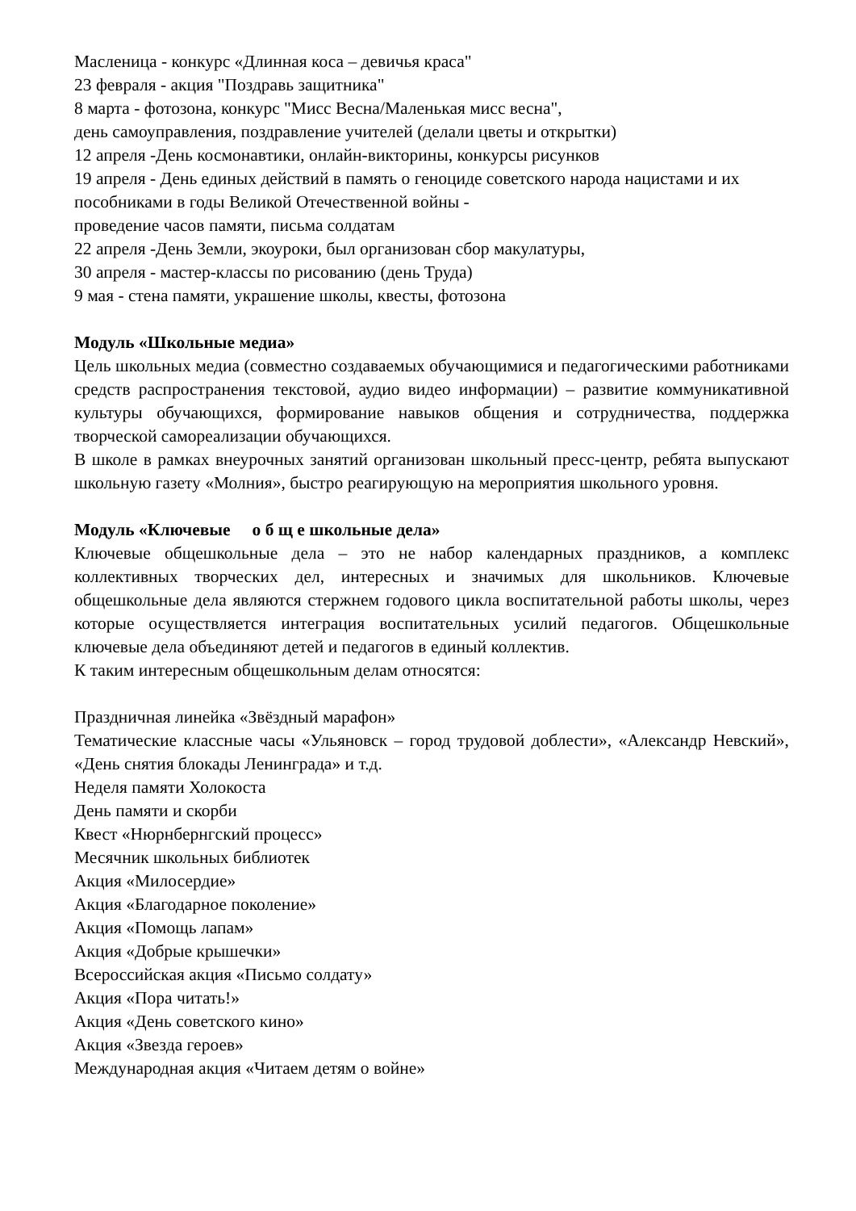Масленица - конкурс «Длинная коса – девичья краса"
23 февраля - акция "Поздравь защитника"
8 марта - фотозона, конкурс "Мисс Весна/Маленькая мисс весна",
день самоуправления, поздравление учителей (делали цветы и открытки)
12 апреля -День космонавтики, онлайн-викторины, конкурсы рисунков
19 апреля - День единых действий в память о геноциде советского народа нацистами и их пособниками в годы Великой Отечественной войны -
проведение часов памяти, письма солдатам
22 апреля -День Земли, экоуроки, был организован сбор макулатуры,
30 апреля - мастер-классы по рисованию (день Труда)
9 мая - стена памяти, украшение школы, квесты, фотозона
Модуль «Школьные медиа»
Цель школьных медиа (совместно создаваемых обучающимися и педагогическими работниками средств распространения текстовой, аудио видео информации) – развитие коммуникативной культуры обучающихся, формирование навыков общения и сотрудничества, поддержка творческой самореализации обучающихся.
В школе в рамках внеурочных занятий организован школьный пресс-центр, ребята выпускают школьную газету «Молния», быстро реагирующую на мероприятия школьного уровня.
Модуль «Ключевые о б щ е школьные дела»
Ключевые общешкольные дела – это не набор календарных праздников, а комплекс коллективных творческих дел, интересных и значимых для школьников. Ключевые общешкольные дела являются стержнем годового цикла воспитательной работы школы, через которые осуществляется интеграция воспитательных усилий педагогов. Общешкольные ключевые дела объединяют детей и педагогов в единый коллектив.
К таким интересным общешкольным делам относятся:
Праздничная линейка «Звёздный марафон»
Тематические классные часы «Ульяновск – город трудовой доблести», «Александр Невский», «День снятия блокады Ленинграда» и т.д.
Неделя памяти Холокоста
День памяти и скорби
Квест «Нюрнбернгский процесс»
Месячник школьных библиотек
Акция «Милосердие»
Акция «Благодарное поколение»
Акция «Помощь лапам»
Акция «Добрые крышечки»
Всероссийская акция «Письмо солдату»
Акция «Пора читать!»
Акция «День советского кино»
Акция «Звезда героев»
Международная акция «Читаем детям о войне»